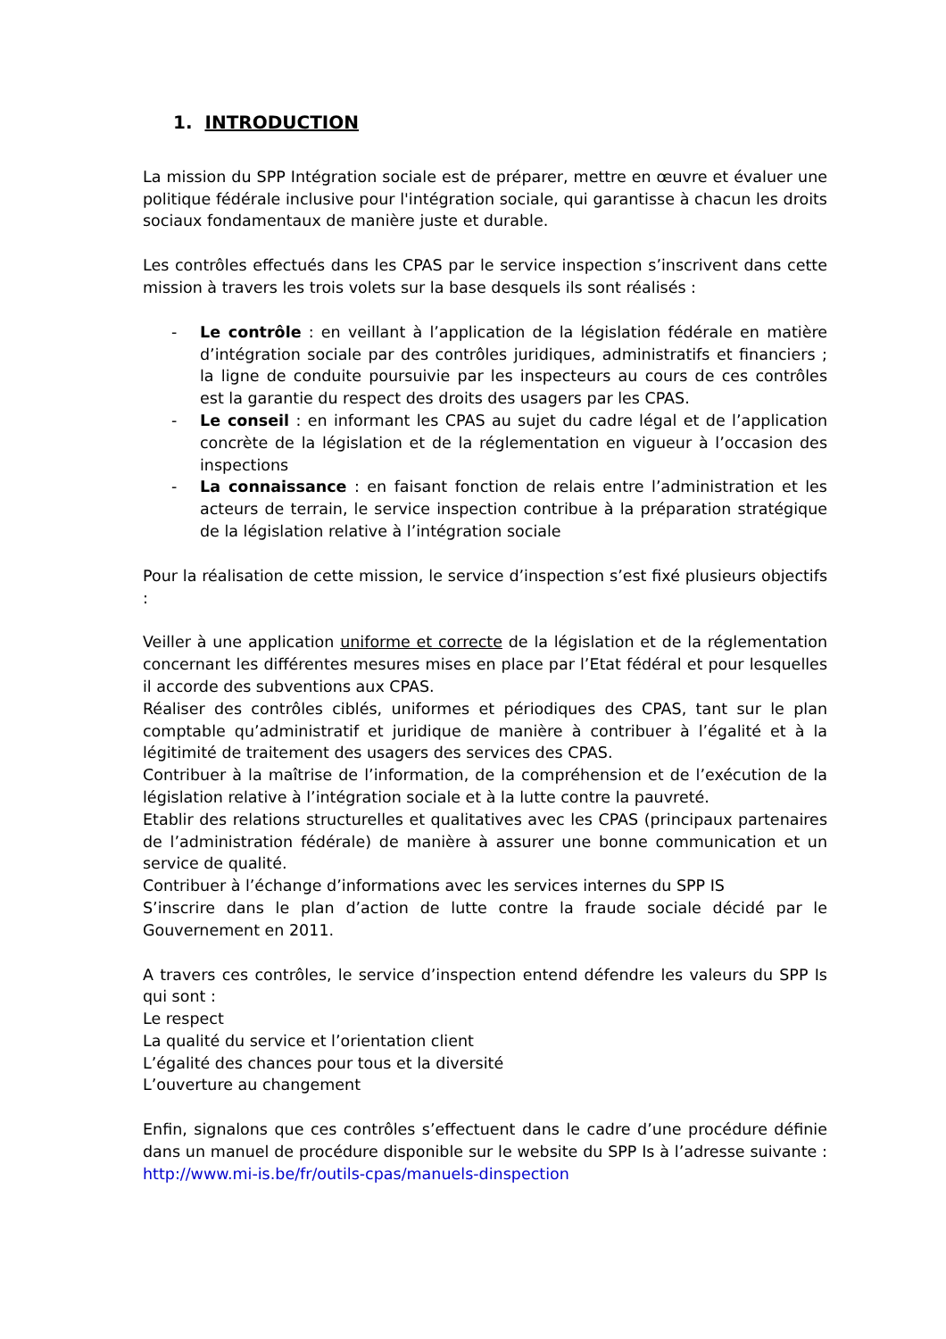1. INTRODUCTION
La mission du SPP Intégration sociale est de préparer, mettre en œuvre et évaluer une politique fédérale inclusive pour l'intégration sociale, qui garantisse à chacun les droits sociaux fondamentaux de manière juste et durable.
Les contrôles effectués dans les CPAS par le service inspection s’inscrivent dans cette mission à travers les trois volets sur la base desquels ils sont réalisés :
- Le contrôle : en veillant à l’application de la législation fédérale en matière d’intégration sociale par des contrôles juridiques, administratifs et financiers ; la ligne de conduite poursuivie par les inspecteurs au cours de ces contrôles est la garantie du respect des droits des usagers par les CPAS.
- Le conseil : en informant les CPAS au sujet du cadre légal et de l’application concrète de la législation et de la réglementation en vigueur à l’occasion des inspections
- La connaissance : en faisant fonction de relais entre l’administration et les acteurs de terrain, le service inspection contribue à la préparation stratégique de la législation relative à l’intégration sociale
Pour la réalisation de cette mission, le service d’inspection s’est fixé plusieurs objectifs :
Veiller à une application uniforme et correcte de la législation et de la réglementation concernant les différentes mesures mises en place par l’Etat fédéral et pour lesquelles il accorde des subventions aux CPAS.
Réaliser des contrôles ciblés, uniformes et périodiques des CPAS, tant sur le plan comptable qu’administratif et juridique de manière à contribuer à l’égalité et à la légitimité de traitement des usagers des services des CPAS.
Contribuer à la maîtrise de l’information, de la compréhension et de l’exécution de la législation relative à l’intégration sociale et à la lutte contre la pauvreté.
Etablir des relations structurelles et qualitatives avec les CPAS (principaux partenaires de l’administration fédérale) de manière à assurer une bonne communication et un service de qualité.
Contribuer à l’échange d’informations avec les services internes du SPP IS
S’inscrire dans le plan d’action de lutte contre la fraude sociale décidé par le Gouvernement en 2011.
A travers ces contrôles, le service d’inspection entend défendre les valeurs du SPP Is qui sont :
Le respect
La qualité du service et l’orientation client
L’égalité des chances pour tous et la diversité
L’ouverture au changement
Enfin, signalons que ces contrôles s’effectuent dans le cadre d’une procédure définie dans un manuel de procédure disponible sur le website du SPP Is à l’adresse suivante : http://www.mi-is.be/fr/outils-cpas/manuels-dinspection